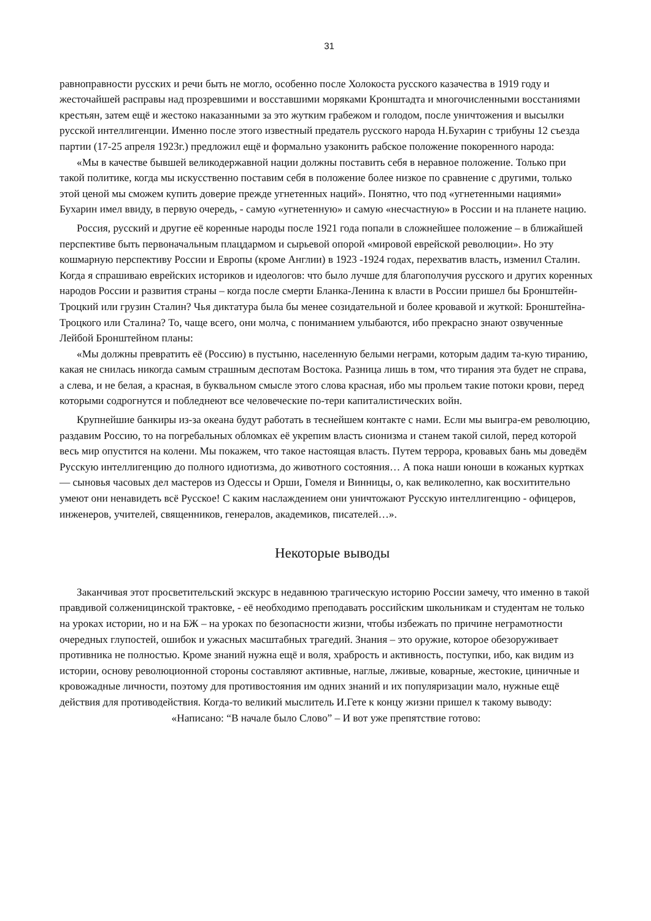31
равноправности русских и речи быть не могло, особенно после Холокоста русского казачества в 1919 году и жесточайшей расправы над прозревшими и восставшими моряками Кронштадта и многочисленными восстаниями крестьян, затем ещё и жестоко наказанными за это жутким грабежом и голодом, после уничтожения и высылки русской интеллигенции. Именно после этого известный предатель русского народа Н.Бухарин с трибуны 12 съезда партии (17-25 апреля 1923г.) предложил ещё и формально узаконить рабское положение покоренного народа:
«Мы в качестве бывшей великодержавной нации должны поставить себя в неравное положение. Только при такой политике, когда мы искусственно поставим себя в положение более низкое по сравнение с другими, только этой ценой мы сможем купить доверие прежде угнетенных наций». Понятно, что под «угнетенными нациями» Бухарин имел ввиду, в первую очередь, - самую «угнетенную» и самую «несчастную» в России и на планете нацию.
Россия, русский и другие её коренные народы после 1921 года попали в сложнейшее положение – в ближайшей перспективе быть первоначальным плацдармом и сырьевой опорой «мировой еврейской революции». Но эту кошмарную перспективу России и Европы (кроме Англии) в 1923 -1924 годах, перехватив власть, изменил Сталин. Когда я спрашиваю еврейских историков и идеологов: что было лучше для благополучия русского и других коренных народов России и развития страны – когда после смерти Бланка-Ленина к власти в России пришел бы Бронштейн-Троцкий или грузин Сталин? Чья диктатура была бы менее созидательной и более кровавой и жуткой: Бронштейна-Троцкого или Сталина? То, чаще всего, они молча, с пониманием улыбаются, ибо прекрасно знают озвученные Лейбой Бронштейном планы:
«Мы должны превратить её (Россию) в пустыню, населенную белыми неграми, которым дадим та-кую тиранию, какая не снилась никогда самым страшным деспотам Востока. Разница лишь в том, что тирания эта будет не справа, а слева, и не белая, а красная, в буквальном смысле этого слова красная, ибо мы прольем такие потоки крови, перед которыми содрогнутся и побледнеют все человеческие по-тери капиталистических войн.
Крупнейшие банкиры из-за океана будут работать в теснейшем контакте с нами. Если мы выигра-ем революцию, раздавим Россию, то на погребальных обломках её укрепим власть сионизма и станем такой силой, перед которой весь мир опустится на колени. Мы покажем, что такое настоящая власть. Путем террора, кровавых бань мы доведём Русскую интеллигенцию до полного идиотизма, до животного состояния… А пока наши юноши в кожаных куртках — сыновья часовых дел мастеров из Одессы и Орши, Гомеля и Винницы, о, как великолепно, как восхитительно умеют они ненавидеть всё Русское! С каким наслаждением они уничтожают Русскую интеллигенцию - офицеров, инженеров, учителей, священников, генералов, академиков, писателей…».
Некоторые выводы
Заканчивая этот просветительский экскурс в недавнюю трагическую историю России замечу, что именно в такой правдивой солженицинской трактовке, - её необходимо преподавать российским школьникам и студентам не только на уроках истории, но и на БЖ – на уроках по безопасности жизни, чтобы избежать по причине неграмотности очередных глупостей, ошибок и ужасных масштабных трагедий. Знания – это оружие, которое обезоруживает противника не полностью. Кроме знаний нужна ещё и воля, храбрость и активность, поступки, ибо, как видим из истории, основу революционной стороны составляют активные, наглые, лживые, коварные, жестокие, циничные и кровожадные личности, поэтому для противостояния им одних знаний и их популяризации мало, нужные ещё действия для противодействия. Когда-то великий мыслитель И.Гете к концу жизни пришел к такому выводу:
«Написано: “В начале было Слово” – И вот уже препятствие готово: